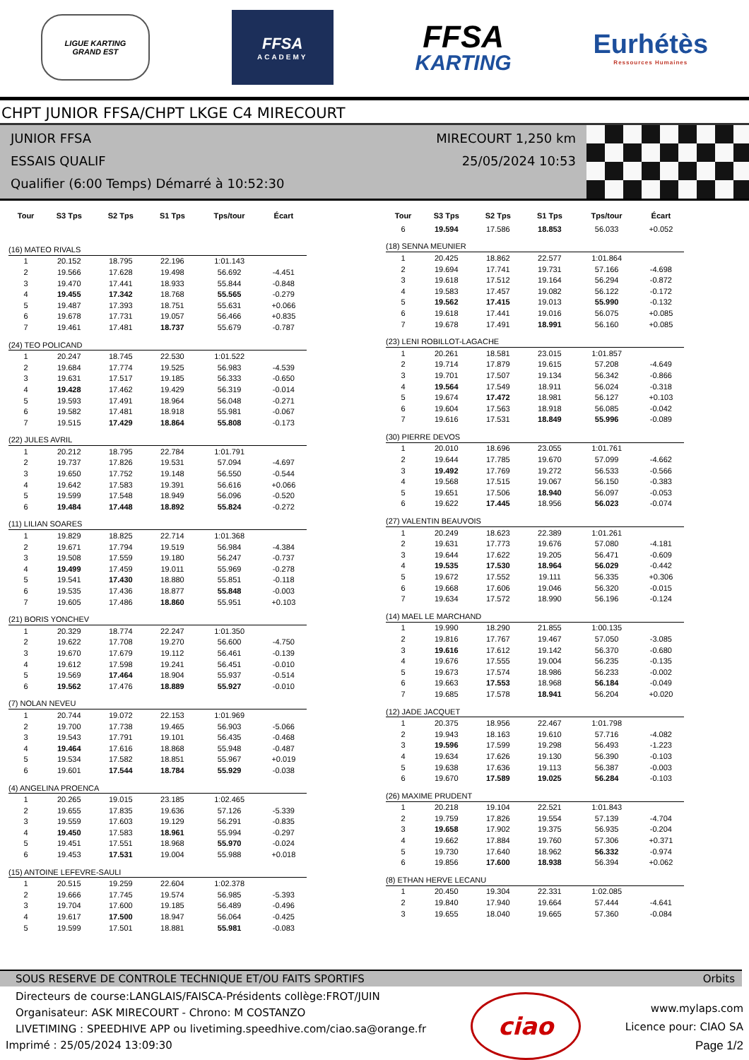LIGUE KARTING
GRAND EST
FFSA
ACADEMY
FFSA
KARTING
Eurhétès
Ressources Humaines
CHPT JUNIOR FFSA/CHPT LKGE C4 MIRECOURT
JUNIOR FFSA
ESSAIS QUALIF
Qualifier (6:00 Temps) Démarré à 10:52:30
MIRECOURT 1,250 km
25/05/2024 10:53
| Tour | S3 Tps | S2 Tps | S1 Tps | Tps/tour | Écart |
| --- | --- | --- | --- | --- | --- |
| (16) MATEO RIVALS | | | | | |
| 1 | 20.152 | 18.795 | 22.196 | 1:01.143 | |
| 2 | 19.566 | 17.628 | 19.498 | 56.692 | -4.451 |
| 3 | 19.470 | 17.441 | 18.933 | 55.844 | -0.848 |
| 4 | 19.455 | 17.342 | 18.768 | 55.565 | -0.279 |
| 5 | 19.487 | 17.393 | 18.751 | 55.631 | +0.066 |
| 6 | 19.678 | 17.731 | 19.057 | 56.466 | +0.835 |
| 7 | 19.461 | 17.481 | 18.737 | 55.679 | -0.787 |
| (24) TEO POLICAND | | | | | |
| 1 | 20.247 | 18.745 | 22.530 | 1:01.522 | |
| 2 | 19.684 | 17.774 | 19.525 | 56.983 | -4.539 |
| 3 | 19.631 | 17.517 | 19.185 | 56.333 | -0.650 |
| 4 | 19.428 | 17.462 | 19.429 | 56.319 | -0.014 |
| 5 | 19.593 | 17.491 | 18.964 | 56.048 | -0.271 |
| 6 | 19.582 | 17.481 | 18.918 | 55.981 | -0.067 |
| 7 | 19.515 | 17.429 | 18.864 | 55.808 | -0.173 |
| (22) JULES AVRIL | | | | | |
| 1 | 20.212 | 18.795 | 22.784 | 1:01.791 | |
| 2 | 19.737 | 17.826 | 19.531 | 57.094 | -4.697 |
| 3 | 19.650 | 17.752 | 19.148 | 56.550 | -0.544 |
| 4 | 19.642 | 17.583 | 19.391 | 56.616 | +0.066 |
| 5 | 19.599 | 17.548 | 18.949 | 56.096 | -0.520 |
| 6 | 19.484 | 17.448 | 18.892 | 55.824 | -0.272 |
| (11) LILIAN SOARES | | | | | |
| 1 | 19.829 | 18.825 | 22.714 | 1:01.368 | |
| 2 | 19.671 | 17.794 | 19.519 | 56.984 | -4.384 |
| 3 | 19.508 | 17.559 | 19.180 | 56.247 | -0.737 |
| 4 | 19.499 | 17.459 | 19.011 | 55.969 | -0.278 |
| 5 | 19.541 | 17.430 | 18.880 | 55.851 | -0.118 |
| 6 | 19.535 | 17.436 | 18.877 | 55.848 | -0.003 |
| 7 | 19.605 | 17.486 | 18.860 | 55.951 | +0.103 |
| (21) BORIS YONCHEV | | | | | |
| 1 | 20.329 | 18.774 | 22.247 | 1:01.350 | |
| 2 | 19.622 | 17.708 | 19.270 | 56.600 | -4.750 |
| 3 | 19.670 | 17.679 | 19.112 | 56.461 | -0.139 |
| 4 | 19.612 | 17.598 | 19.241 | 56.451 | -0.010 |
| 5 | 19.569 | 17.464 | 18.904 | 55.937 | -0.514 |
| 6 | 19.562 | 17.476 | 18.889 | 55.927 | -0.010 |
| (7) NOLAN NEVEU | | | | | |
| 1 | 20.744 | 19.072 | 22.153 | 1:01.969 | |
| 2 | 19.700 | 17.738 | 19.465 | 56.903 | -5.066 |
| 3 | 19.543 | 17.791 | 19.101 | 56.435 | -0.468 |
| 4 | 19.464 | 17.616 | 18.868 | 55.948 | -0.487 |
| 5 | 19.534 | 17.582 | 18.851 | 55.967 | +0.019 |
| 6 | 19.601 | 17.544 | 18.784 | 55.929 | -0.038 |
| (4) ANGELINA PROENCA | | | | | |
| 1 | 20.265 | 19.015 | 23.185 | 1:02.465 | |
| 2 | 19.655 | 17.835 | 19.636 | 57.126 | -5.339 |
| 3 | 19.559 | 17.603 | 19.129 | 56.291 | -0.835 |
| 4 | 19.450 | 17.583 | 18.961 | 55.994 | -0.297 |
| 5 | 19.451 | 17.551 | 18.968 | 55.970 | -0.024 |
| 6 | 19.453 | 17.531 | 19.004 | 55.988 | +0.018 |
| (15) ANTOINE LEFEVRE-SAULI | | | | | |
| 1 | 20.515 | 19.259 | 22.604 | 1:02.378 | |
| 2 | 19.666 | 17.745 | 19.574 | 56.985 | -5.393 |
| 3 | 19.704 | 17.600 | 19.185 | 56.489 | -0.496 |
| 4 | 19.617 | 17.500 | 18.947 | 56.064 | -0.425 |
| 5 | 19.599 | 17.501 | 18.881 | 55.981 | -0.083 |
| Tour | S3 Tps | S2 Tps | S1 Tps | Tps/tour | Écart |
| --- | --- | --- | --- | --- | --- |
| 6 | 19.594 | 17.586 | 18.853 | 56.033 | +0.052 |
| (18) SENNA MEUNIER | | | | | |
| 1 | 20.425 | 18.862 | 22.577 | 1:01.864 | |
| 2 | 19.694 | 17.741 | 19.731 | 57.166 | -4.698 |
| 3 | 19.618 | 17.512 | 19.164 | 56.294 | -0.872 |
| 4 | 19.583 | 17.457 | 19.082 | 56.122 | -0.172 |
| 5 | 19.562 | 17.415 | 19.013 | 55.990 | -0.132 |
| 6 | 19.618 | 17.441 | 19.016 | 56.075 | +0.085 |
| 7 | 19.678 | 17.491 | 18.991 | 56.160 | +0.085 |
| (23) LENI ROBILLOT-LAGACHE | | | | | |
| 1 | 20.261 | 18.581 | 23.015 | 1:01.857 | |
| 2 | 19.714 | 17.879 | 19.615 | 57.208 | -4.649 |
| 3 | 19.701 | 17.507 | 19.134 | 56.342 | -0.866 |
| 4 | 19.564 | 17.549 | 18.911 | 56.024 | -0.318 |
| 5 | 19.674 | 17.472 | 18.981 | 56.127 | +0.103 |
| 6 | 19.604 | 17.563 | 18.918 | 56.085 | -0.042 |
| 7 | 19.616 | 17.531 | 18.849 | 55.996 | -0.089 |
| (30) PIERRE DEVOS | | | | | |
| 1 | 20.010 | 18.696 | 23.055 | 1:01.761 | |
| 2 | 19.644 | 17.785 | 19.670 | 57.099 | -4.662 |
| 3 | 19.492 | 17.769 | 19.272 | 56.533 | -0.566 |
| 4 | 19.568 | 17.515 | 19.067 | 56.150 | -0.383 |
| 5 | 19.651 | 17.506 | 18.940 | 56.097 | -0.053 |
| 6 | 19.622 | 17.445 | 18.956 | 56.023 | -0.074 |
| (27) VALENTIN BEAUVOIS | | | | | |
| 1 | 20.249 | 18.623 | 22.389 | 1:01.261 | |
| 2 | 19.631 | 17.773 | 19.676 | 57.080 | -4.181 |
| 3 | 19.644 | 17.622 | 19.205 | 56.471 | -0.609 |
| 4 | 19.535 | 17.530 | 18.964 | 56.029 | -0.442 |
| 5 | 19.672 | 17.552 | 19.111 | 56.335 | +0.306 |
| 6 | 19.668 | 17.606 | 19.046 | 56.320 | -0.015 |
| 7 | 19.634 | 17.572 | 18.990 | 56.196 | -0.124 |
| (14) MAEL LE MARCHAND | | | | | |
| 1 | 19.990 | 18.290 | 21.855 | 1:00.135 | |
| 2 | 19.816 | 17.767 | 19.467 | 57.050 | -3.085 |
| 3 | 19.616 | 17.612 | 19.142 | 56.370 | -0.680 |
| 4 | 19.676 | 17.555 | 19.004 | 56.235 | -0.135 |
| 5 | 19.673 | 17.574 | 18.986 | 56.233 | -0.002 |
| 6 | 19.663 | 17.553 | 18.968 | 56.184 | -0.049 |
| 7 | 19.685 | 17.578 | 18.941 | 56.204 | +0.020 |
| (12) JADE JACQUET | | | | | |
| 1 | 20.375 | 18.956 | 22.467 | 1:01.798 | |
| 2 | 19.943 | 18.163 | 19.610 | 57.716 | -4.082 |
| 3 | 19.596 | 17.599 | 19.298 | 56.493 | -1.223 |
| 4 | 19.634 | 17.626 | 19.130 | 56.390 | -0.103 |
| 5 | 19.638 | 17.636 | 19.113 | 56.387 | -0.003 |
| 6 | 19.670 | 17.589 | 19.025 | 56.284 | -0.103 |
| (26) MAXIME PRUDENT | | | | | |
| 1 | 20.218 | 19.104 | 22.521 | 1:01.843 | |
| 2 | 19.759 | 17.826 | 19.554 | 57.139 | -4.704 |
| 3 | 19.658 | 17.902 | 19.375 | 56.935 | -0.204 |
| 4 | 19.662 | 17.884 | 19.760 | 57.306 | +0.371 |
| 5 | 19.730 | 17.640 | 18.962 | 56.332 | -0.974 |
| 6 | 19.856 | 17.600 | 18.938 | 56.394 | +0.062 |
| (8) ETHAN HERVE LECANU | | | | | |
| 1 | 20.450 | 19.304 | 22.331 | 1:02.085 | |
| 2 | 19.840 | 17.940 | 19.664 | 57.444 | -4.641 |
| 3 | 19.655 | 18.040 | 19.665 | 57.360 | -0.084 |
SOUS RESERVE DE CONTROLE TECHNIQUE ET/OU FAITS SPORTIFS Orbits
Directeurs de course:LANGLAIS/FAISCA-Présidents collège:FROT/JUIN
Organisateur: ASK MIRECOURT - Chrono: M COSTANZO
LIVETIMING : SPEEDHIVE APP ou livetiming.speedhive.com/ciao.sa@orange.fr
Imprimé : 25/05/2024 13:09:30
ciao
www.mylaps.com
Licence pour: CIAO SA
Page 1/2